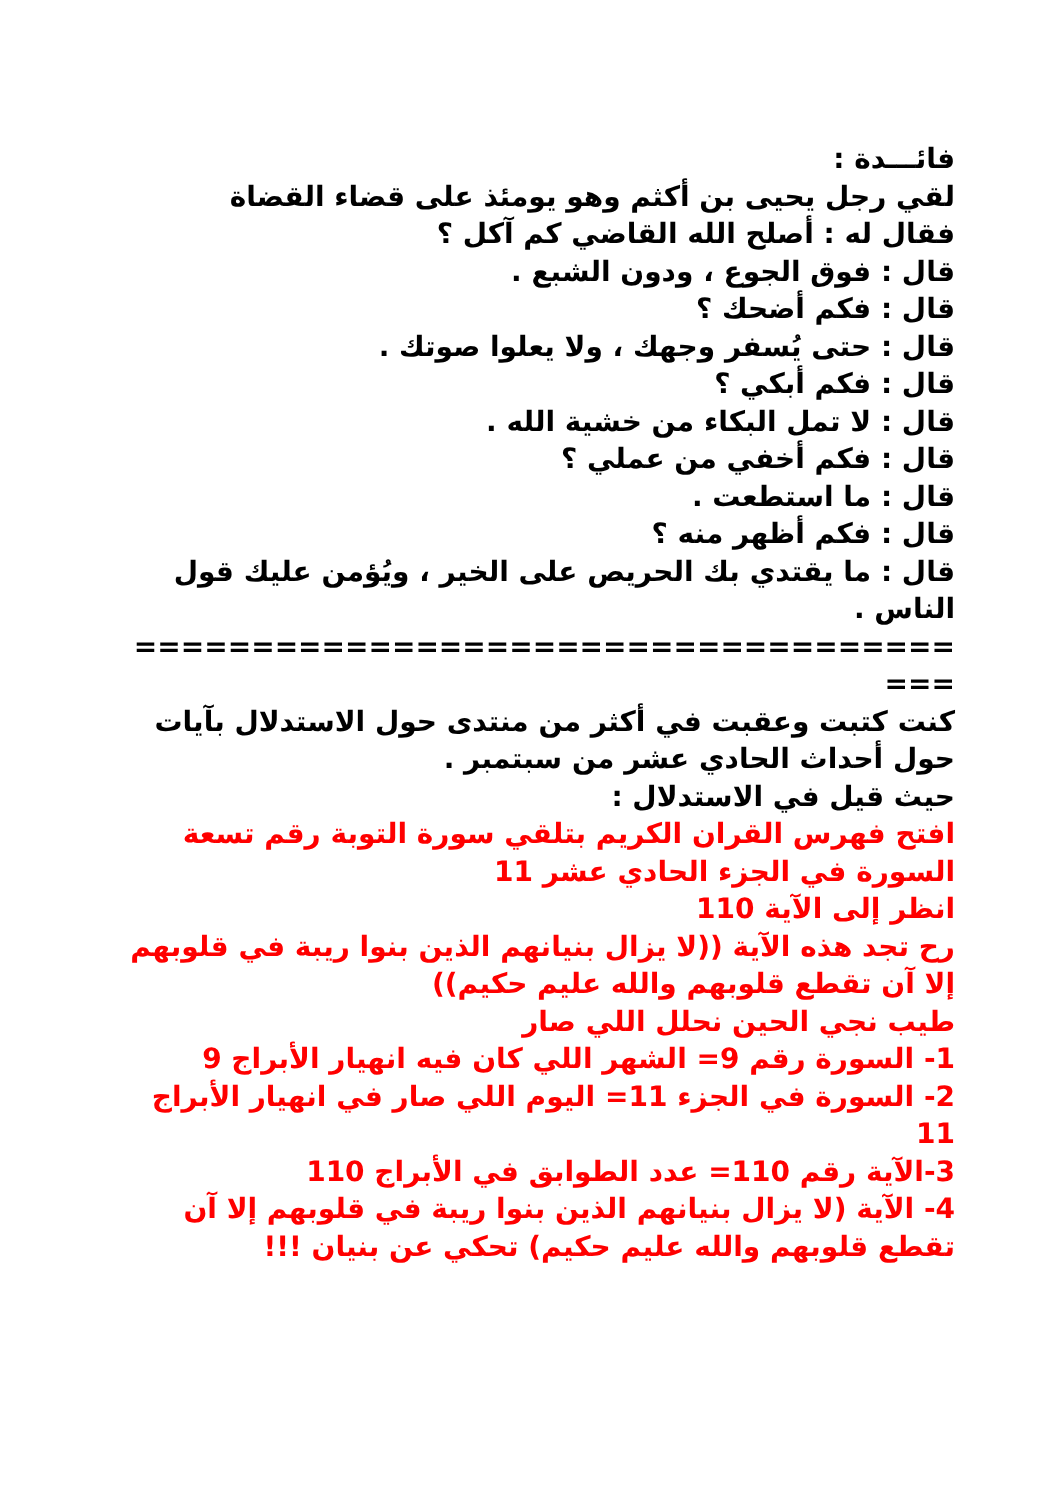فائـــدة :
لقي رجل يحيى بن أكثم وهو يومئذ على قضاء القضاة
فقال له : أصلح الله القاضي كم آكل ؟
قال : فوق الجوع ، ودون الشبع .
قال : فكم أضحك ؟
قال : حتى يُسفر وجهك ، ولا يعلوا صوتك .
قال : فكم أبكي ؟
قال : لا تمل البكاء من خشية الله .
قال : فكم أخفي من عملي ؟
قال : ما استطعت .
قال : فكم أظهر منه ؟
قال : ما يقتدي بك الحريص على الخير ، ويُؤمن عليك قول الناس .
======================================
كنت كتبت وعقبت في أكثر من منتدى حول الاستدلال بآيات حول أحداث الحادي عشر من سبتمبر .
حيث قيل في الاستدلال :
افتح فهرس القران الكريم بتلقي سورة التوبة رقم تسعة
السورة في الجزء الحادي عشر 11
انظر إلى الآية 110
رح تجد هذه الآية ((لا يزال بنيانهم الذين بنوا ريبة في قلوبهم إلا آن تقطع قلوبهم والله عليم حكيم))
طيب نجي الحين نحلل اللي صار
1- السورة رقم 9= الشهر اللي كان فيه انهيار الأبراج 9
2- السورة في الجزء 11= اليوم اللي صار في انهيار الأبراج 11
3-الآية رقم 110= عدد الطوابق في الأبراج 110
4- الآية (لا يزال بنيانهم الذين بنوا ريبة في قلوبهم إلا آن تقطع قلوبهم والله عليم حكيم) تحكي عن بنيان !!!